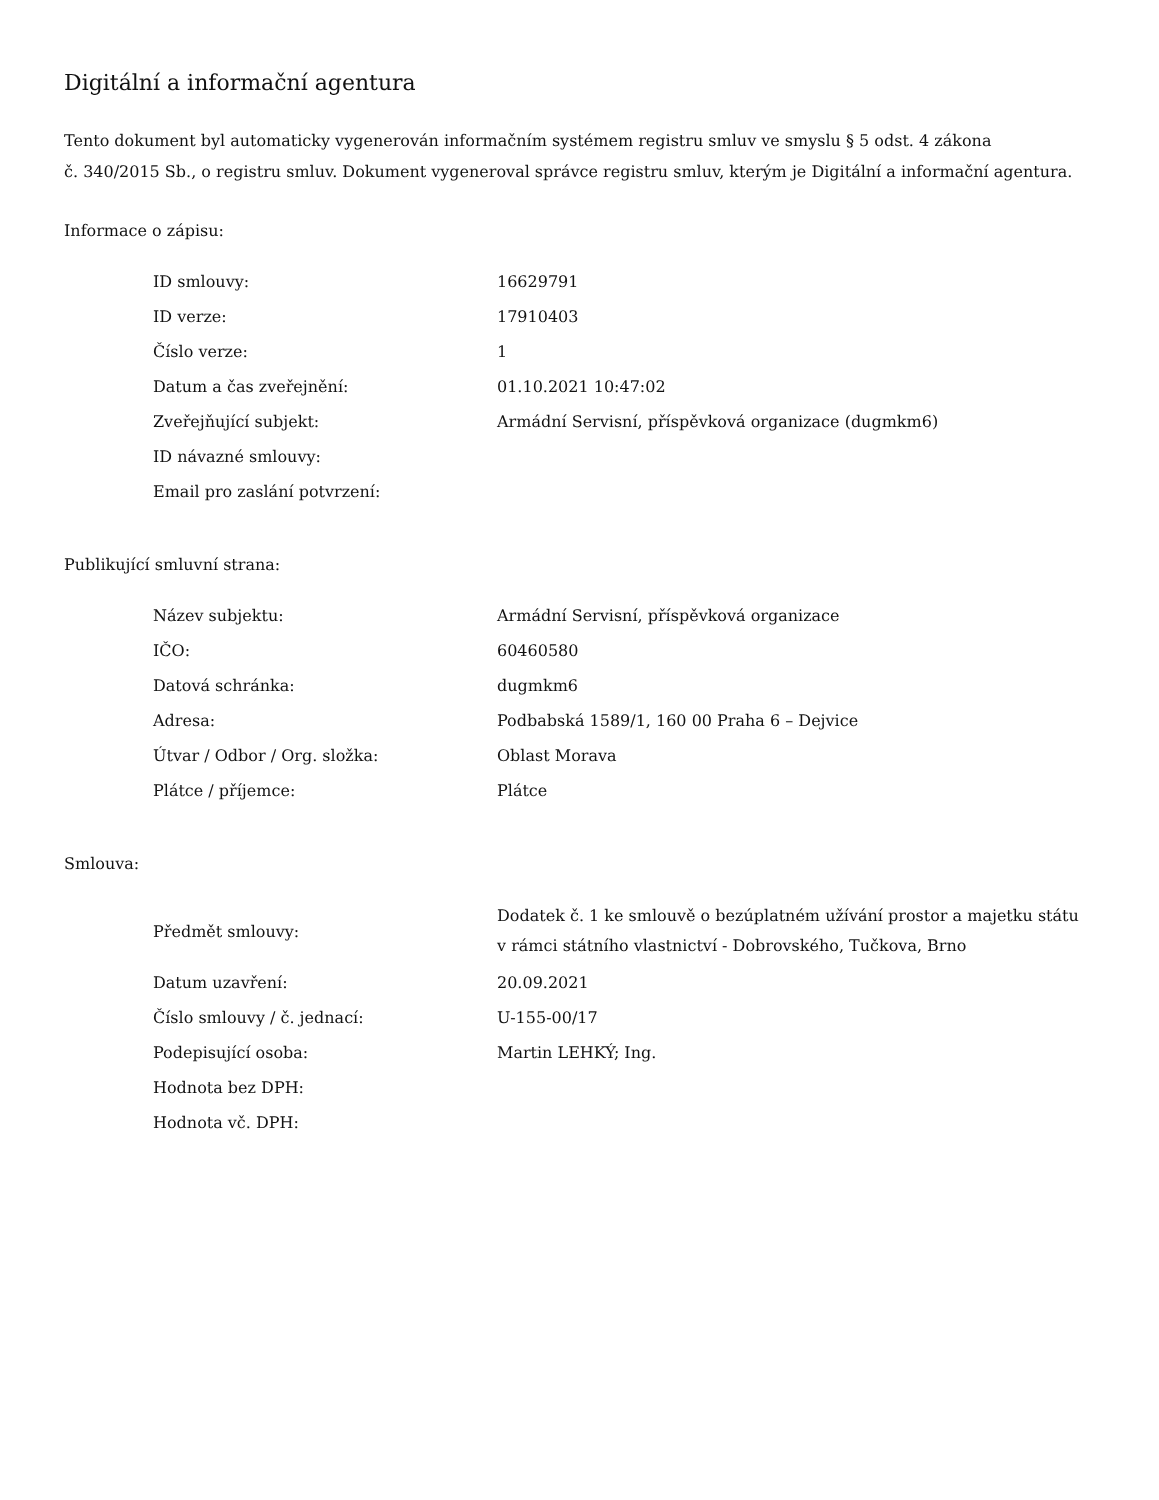Digitální a informační agentura
Tento dokument byl automaticky vygenerován informačním systémem registru smluv ve smyslu § 5 odst. 4 zákona
č. 340/2015 Sb., o registru smluv. Dokument vygeneroval správce registru smluv, kterým je Digitální a informační agentura.
Informace o zápisu:
| ID smlouvy: | 16629791 |
| ID verze: | 17910403 |
| Číslo verze: | 1 |
| Datum a čas zveřejnění: | 01.10.2021 10:47:02 |
| Zveřejňující subjekt: | Armádní Servisní, příspěvková organizace (dugmkm6) |
| ID návazné smlouvy: | |
| Email pro zaslání potvrzení: | |
Publikující smluvní strana:
| Název subjektu: | Armádní Servisní, příspěvková organizace |
| IČO: | 60460580 |
| Datová schránka: | dugmkm6 |
| Adresa: | Podbabská 1589/1, 160 00 Praha 6 – Dejvice |
| Útvar / Odbor / Org. složka: | Oblast Morava |
| Plátce / příjemce: | Plátce |
Smlouva:
| Předmět smlouvy: | Dodatek č. 1 ke smlouvě o bezúplatném užívání prostor a majetku státu v rámci státního vlastnictví - Dobrovského, Tučkova, Brno |
| Datum uzavření: | 20.09.2021 |
| Číslo smlouvy / č. jednací: | U-155-00/17 |
| Podepisující osoba: | Martin LEHKÝ; Ing. |
| Hodnota bez DPH: | |
| Hodnota vč. DPH: | |